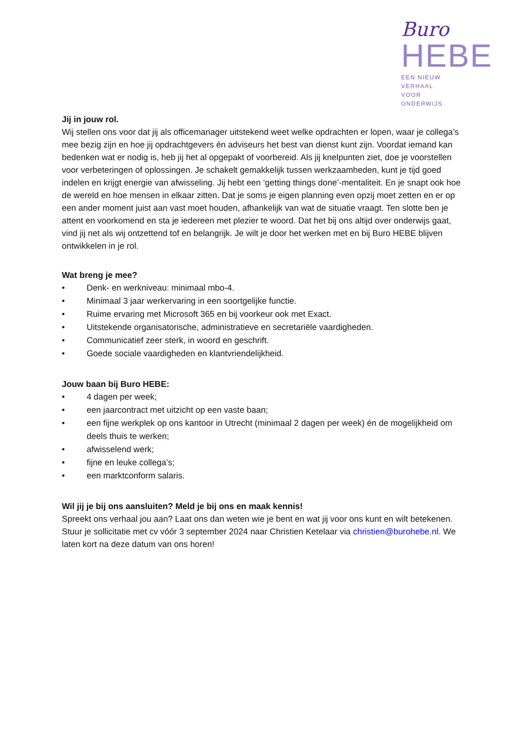Buro
HEBE
EEN NIEUW VERHAAL
VOOR ONDERWIJS
Jij in jouw rol.
Wij stellen ons voor dat jij als officemanager uitstekend weet welke opdrachten er lopen, waar je collega’s mee bezig zijn en hoe jij opdrachtgevers én adviseurs het best van dienst kunt zijn. Voordat iemand kan bedenken wat er nodig is, heb jij het al opgepakt of voorbereid. Als jij knelpunten ziet, doe je voorstellen voor verbeteringen of oplossingen. Je schakelt gemakkelijk tussen werkzaamheden, kunt je tijd goed indelen en krijgt energie van afwisseling. Jij hebt een ‘getting things done’-mentaliteit. En je snapt ook hoe de wereld en hoe mensen in elkaar zitten. Dat je soms je eigen planning even opzij moet zetten en er op een ander moment juist aan vast moet houden, afhankelijk van wat de situatie vraagt. Ten slotte ben je attent en voorkomend en sta je iedereen met plezier te woord. Dat het bij ons altijd over onderwijs gaat, vind jij net als wij ontzettend tof en belangrijk. Je wilt je door het werken met en bij Buro HEBE blijven ontwikkelen in je rol.
Wat breng je mee?
• Denk- en werkniveau: minimaal mbo-4.
• Minimaal 3 jaar werkervaring in een soortgelijke functie.
• Ruime ervaring met Microsoft 365 en bij voorkeur ook met Exact.
• Uitstekende organisatorische, administratieve en secretariële vaardigheden.
• Communicatief zeer sterk, in woord en geschrift.
• Goede sociale vaardigheden en klantvriendelijkheid.
Jouw baan bij Buro HEBE:
• 4 dagen per week;
• een jaarcontract met uitzicht op een vaste baan;
• een fijne werkplek op ons kantoor in Utrecht (minimaal 2 dagen per week) én de mogelijkheid om deels thuis te werken;
• afwisselend werk;
• fijne en leuke collega’s;
• een marktconform salaris.
Wil jij je bij ons aansluiten? Meld je bij ons en maak kennis!
Spreekt ons verhaal jou aan? Laat ons dan weten wie je bent en wat jij voor ons kunt en wilt betekenen. Stuur je sollicitatie met cv vóór 3 september 2024 naar Christien Ketelaar via christien@burohebe.nl. We laten kort na deze datum van ons horen!